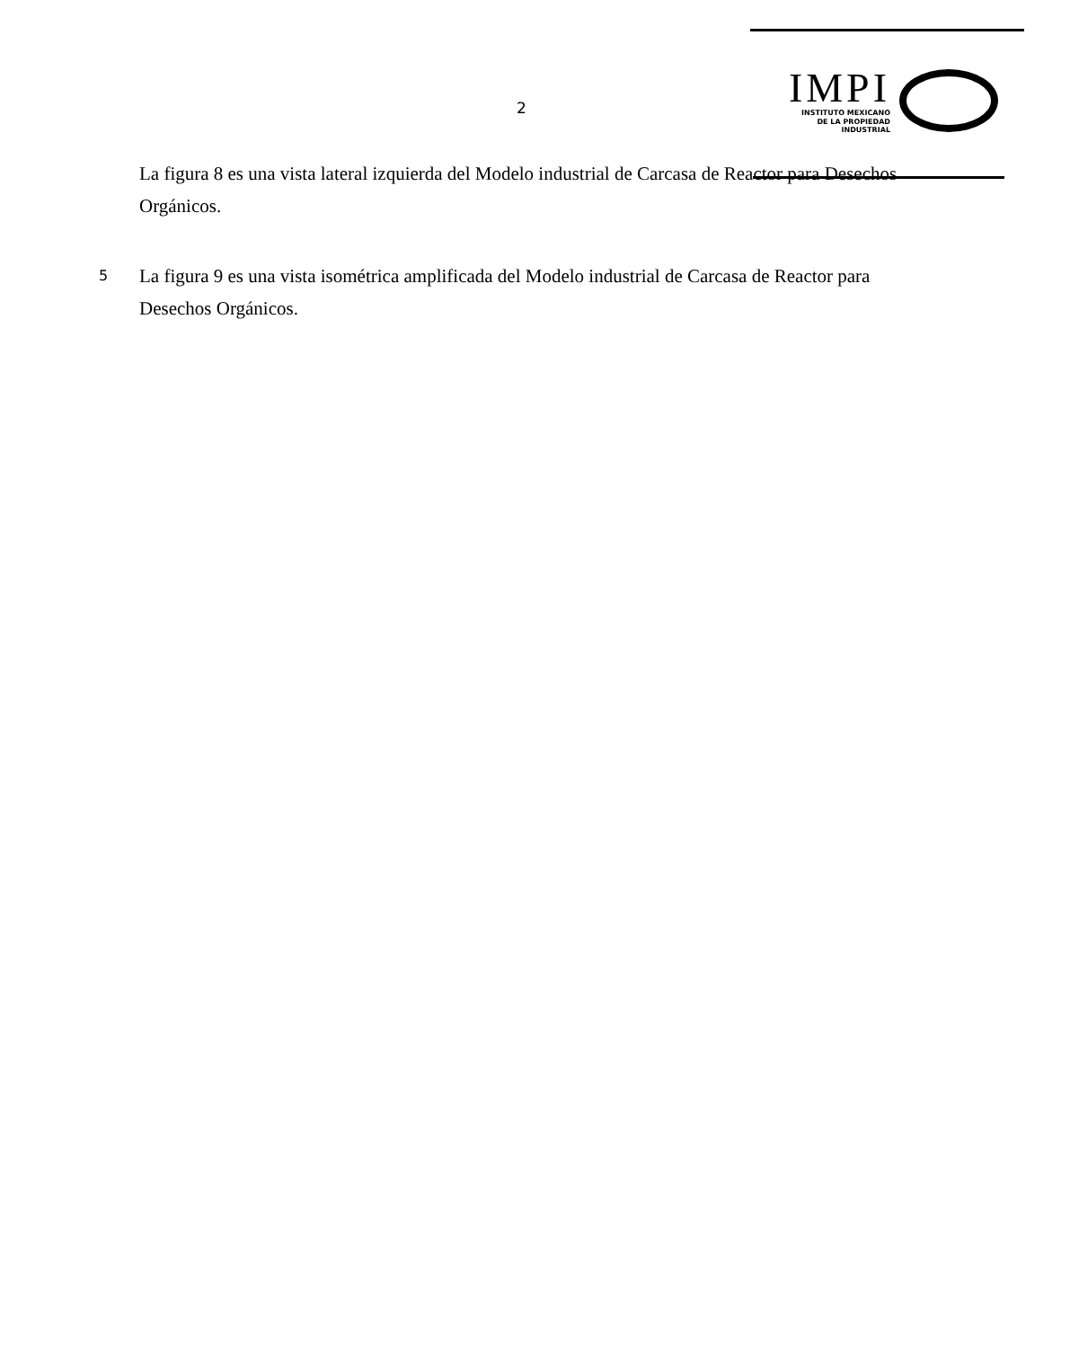2
IMPI
INSTITUTO MEXICANO
DE LA PROPIEDAD
INDUSTRIAL
La figura 8 es una vista lateral izquierda del Modelo industrial de Carcasa de Reactor para Desechos Orgánicos.
5
La figura 9 es una vista isométrica amplificada del Modelo industrial de Carcasa de Reactor para Desechos Orgánicos.